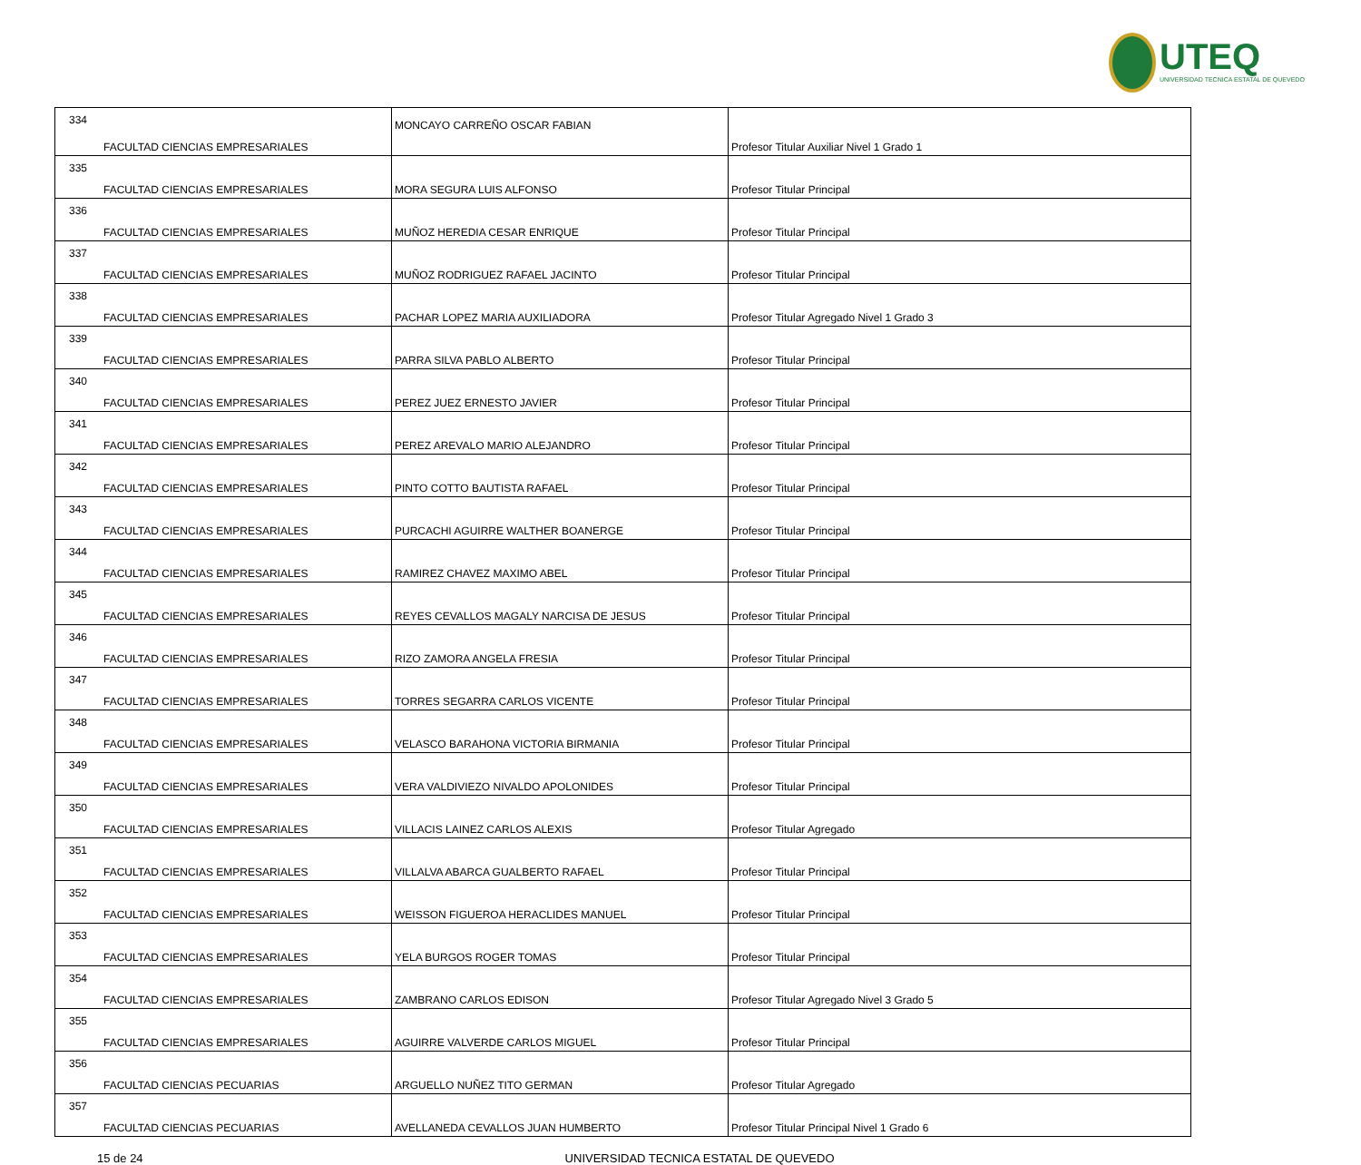UTEQ
UNIVERSIDAD TECNICA ESTATAL DE QUEVEDO
| 334 | FACULTAD CIENCIAS EMPRESARIALES | MONCAYO CARREÑO OSCAR FABIAN | Profesor Titular Auxiliar Nivel 1 Grado 1 |
| 335 | FACULTAD CIENCIAS EMPRESARIALES | MORA SEGURA LUIS ALFONSO | Profesor Titular Principal |
| 336 | FACULTAD CIENCIAS EMPRESARIALES | MUÑOZ HEREDIA CESAR ENRIQUE | Profesor Titular Principal |
| 337 | FACULTAD CIENCIAS EMPRESARIALES | MUÑOZ RODRIGUEZ RAFAEL JACINTO | Profesor Titular Principal |
| 338 | FACULTAD CIENCIAS EMPRESARIALES | PACHAR LOPEZ MARIA AUXILIADORA | Profesor Titular Agregado Nivel 1 Grado 3 |
| 339 | FACULTAD CIENCIAS EMPRESARIALES | PARRA SILVA PABLO ALBERTO | Profesor Titular Principal |
| 340 | FACULTAD CIENCIAS EMPRESARIALES | PEREZ JUEZ ERNESTO JAVIER | Profesor Titular Principal |
| 341 | FACULTAD CIENCIAS EMPRESARIALES | PEREZ AREVALO MARIO ALEJANDRO | Profesor Titular Principal |
| 342 | FACULTAD CIENCIAS EMPRESARIALES | PINTO COTTO BAUTISTA RAFAEL | Profesor Titular Principal |
| 343 | FACULTAD CIENCIAS EMPRESARIALES | PURCACHI AGUIRRE WALTHER BOANERGE | Profesor Titular Principal |
| 344 | FACULTAD CIENCIAS EMPRESARIALES | RAMIREZ CHAVEZ MAXIMO ABEL | Profesor Titular Principal |
| 345 | FACULTAD CIENCIAS EMPRESARIALES | REYES CEVALLOS MAGALY NARCISA DE JESUS | Profesor Titular Principal |
| 346 | FACULTAD CIENCIAS EMPRESARIALES | RIZO ZAMORA ANGELA FRESIA | Profesor Titular Principal |
| 347 | FACULTAD CIENCIAS EMPRESARIALES | TORRES SEGARRA CARLOS VICENTE | Profesor Titular Principal |
| 348 | FACULTAD CIENCIAS EMPRESARIALES | VELASCO BARAHONA VICTORIA BIRMANIA | Profesor Titular Principal |
| 349 | FACULTAD CIENCIAS EMPRESARIALES | VERA VALDIVIEZO NIVALDO APOLONIDES | Profesor Titular Principal |
| 350 | FACULTAD CIENCIAS EMPRESARIALES | VILLACIS LAINEZ CARLOS ALEXIS | Profesor Titular Agregado |
| 351 | FACULTAD CIENCIAS EMPRESARIALES | VILLALVA ABARCA GUALBERTO RAFAEL | Profesor Titular Principal |
| 352 | FACULTAD CIENCIAS EMPRESARIALES | WEISSON FIGUEROA HERACLIDES MANUEL | Profesor Titular Principal |
| 353 | FACULTAD CIENCIAS EMPRESARIALES | YELA BURGOS ROGER TOMAS | Profesor Titular Principal |
| 354 | FACULTAD CIENCIAS EMPRESARIALES | ZAMBRANO CARLOS EDISON | Profesor Titular Agregado Nivel 3 Grado 5 |
| 355 | FACULTAD CIENCIAS EMPRESARIALES | AGUIRRE VALVERDE CARLOS MIGUEL | Profesor Titular Principal |
| 356 | FACULTAD CIENCIAS PECUARIAS | ARGUELLO NUÑEZ TITO GERMAN | Profesor Titular Agregado |
| 357 | FACULTAD CIENCIAS PECUARIAS | AVELLANEDA CEVALLOS JUAN HUMBERTO | Profesor Titular Principal Nivel 1 Grado 6 |
15 de 24 UNIVERSIDAD TECNICA ESTATAL DE QUEVEDO